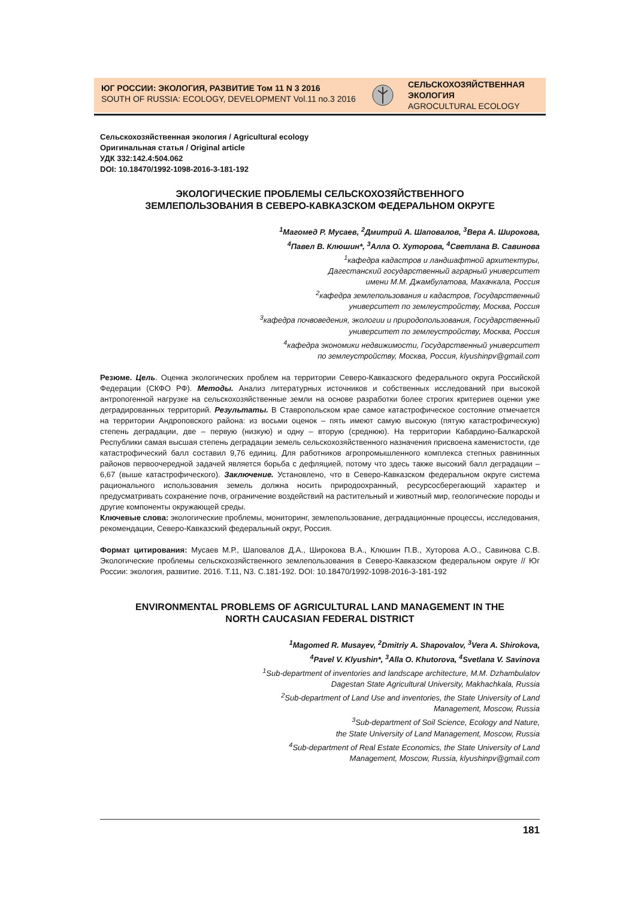ЮГ РОССИИ: ЭКОЛОГИЯ, РАЗВИТИЕ Том 11 N 3 2016
SOUTH OF RUSSIA: ECOLOGY, DEVELOPMENT Vol.11 no.3 2016
СЕЛЬСКОХОЗЯЙСТВЕННАЯ
ЭКОЛОГИЯ
AGROCULTURAL ECOLOGY
Сельскохозяйственная экология / Agricultural ecology
Оригинальная статья / Original article
УДК 332:142.4:504.062
DOI: 10.18470/1992-1098-2016-3-181-192
ЭКОЛОГИЧЕСКИЕ ПРОБЛЕМЫ СЕЛЬСКОХОЗЯЙСТВЕННОГО
ЗЕМЛЕПОЛЬЗОВАНИЯ В СЕВЕРО-КАВКАЗСКОМ ФЕДЕРАЛЬНОМ ОКРУГЕ
<sup>1</sup> Магомед Р. Мусаев, <sup>2</sup>Дмитрий А. Шаповалов, <sup>3</sup>Вера А. Широкова,
<sup>4</sup> Павел В. Клюшин*, <sup>3</sup>Алла О. Хуторова, <sup>4</sup>Светлана В. Савинова
<sup>1</sup> кафедра кадастров и ландшафтной архитектуры,
Дагестанский государственный аграрный университет
имени М.М. Джамбулатова, Махачкала, Россия
<sup>2</sup> кафедра землепользования и кадастров, Государственный
университет по землеустройству, Москва, Россия
<sup>3</sup> кафедра почвоведения, экологии и природопользования, Государственный
университет по землеустройству, Москва, Россия
<sup>4</sup> кафедра экономики недвижимости, Государственный университет
по землеустройству, Москва, Россия, klyushinpv@gmail.com
Резюме. Цель. Оценка экологических проблем на территории Северо-Кавказского федерального округа Российской Федерации (СКФО РФ). Методы. Анализ литературных источников и собственных исследований при высокой антропогенной нагрузке на сельскохозяйственные земли на основе разработки более строгих критериев оценки уже деградированных территорий. Результаты. В Ставропольском крае самое катастрофическое состояние отмечается на территории Андроповского района: из восьми оценок – пять имеют самую высокую (пятую катастрофическую) степень деградации, две – первую (низкую) и одну – вторую (среднюю). На территории Кабардино-Балкарской Республики самая высшая степень деградации земель сельскохозяйственного назначения присвоена каменистости, где катастрофический балл составил 9,76 единиц. Для работников агропромышленного комплекса степных равнинных районов первоочередной задачей является борьба с дефляцией, потому что здесь также высокий балл деградации – 6,67 (выше катастрофического). Заключение. Установлено, что в Северо-Кавказском федеральном округе система рационального использования земель должна носить природоохранный, ресурсосберегающий характер и предусматривать сохранение почв, ограничение воздействий на растительный и животный мир, геологические породы и другие компоненты окружающей среды.
Ключевые слова: экологические проблемы, мониторинг, землепользование, деградационные процессы, исследования, рекомендации, Северо-Кавказский федеральный округ, Россия.
Формат цитирования: Мусаев М.Р., Шаповалов Д.А., Широкова В.А., Клюшин П.В., Хуторова А.О., Савинова С.В. Экологические проблемы сельскохозяйственного землепользования в Северо-Кавказском федеральном округе // Юг России: экология, развитие. 2016. Т.11, N3. C.181-192. DOI: 10.18470/1992-1098-2016-3-181-192
ENVIRONMENTAL PROBLEMS OF AGRICULTURAL LAND MANAGEMENT IN THE
NORTH CAUCASIAN FEDERAL DISTRICT
<sup>1</sup> Magomed R. Musayev, <sup>2</sup>Dmitriy A. Shapovalov, <sup>3</sup>Vera A. Shirokova,
<sup>4</sup> Pavel V. Klyushin*, <sup>3</sup>Alla O. Khutorova, <sup>4</sup>Svetlana V. Savinova
<sup>1</sup> Sub-department of inventories and landscape architecture, M.M. Dzhambulatov
Dagestan State Agricultural University, Makhachkala, Russia
<sup>2</sup> Sub-department of Land Use and inventories, the State University of Land
Management, Moscow, Russia
<sup>3</sup> Sub-department of Soil Science, Ecology and Nature,
the State University of Land Management, Moscow, Russia
<sup>4</sup> Sub-department of Real Estate Economics, the State University of Land
Management, Moscow, Russia, klyushinpv@gmail.com
181